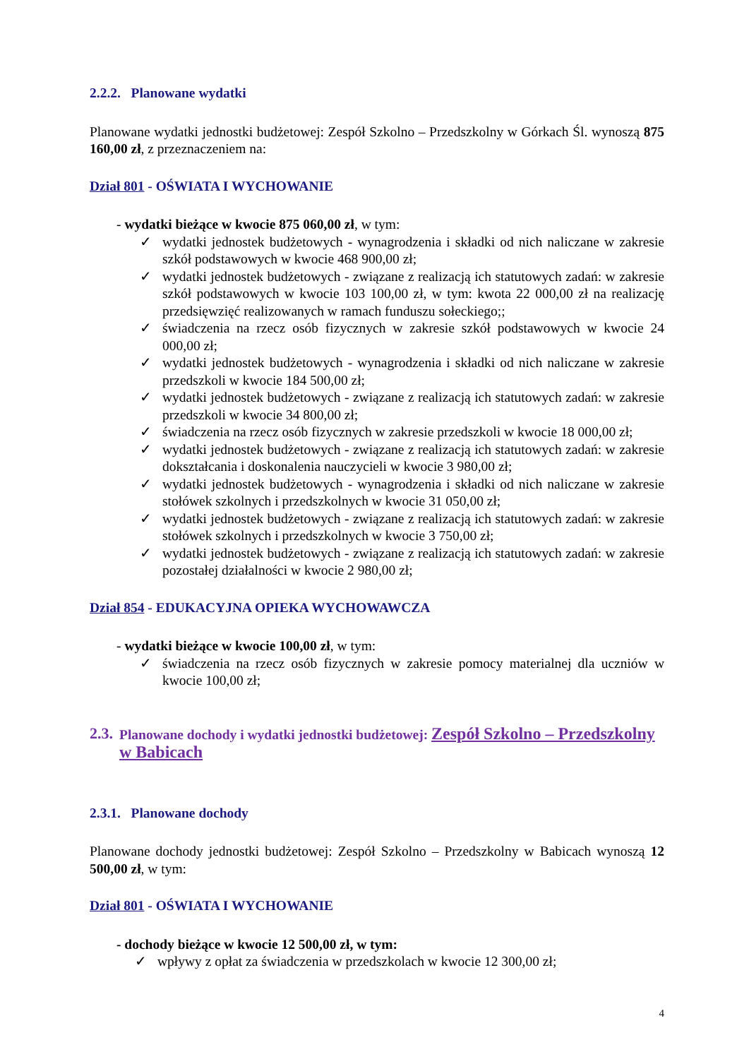2.2.2. Planowane wydatki
Planowane wydatki jednostki budżetowej: Zespół Szkolno – Przedszkolny w Górkach Śl. wynoszą 875 160,00 zł, z przeznaczeniem na:
Dział 801 - OŚWIATA I WYCHOWANIE
- wydatki bieżące w kwocie 875 060,00 zł, w tym:
✓ wydatki jednostek budżetowych - wynagrodzenia i składki od nich naliczane w zakresie szkół podstawowych w kwocie 468 900,00 zł;
✓ wydatki jednostek budżetowych - związane z realizacją ich statutowych zadań: w zakresie szkół podstawowych w kwocie 103 100,00 zł, w tym: kwota 22 000,00 zł na realizację przedsięwzięć realizowanych w ramach funduszu sołeckiego;;
✓ świadczenia na rzecz osób fizycznych w zakresie szkół podstawowych w kwocie 24 000,00 zł;
✓ wydatki jednostek budżetowych - wynagrodzenia i składki od nich naliczane w zakresie przedszkoli w kwocie 184 500,00 zł;
✓ wydatki jednostek budżetowych - związane z realizacją ich statutowych zadań: w zakresie przedszkoli w kwocie 34 800,00 zł;
✓ świadczenia na rzecz osób fizycznych w zakresie przedszkoli w kwocie 18 000,00 zł;
✓ wydatki jednostek budżetowych - związane z realizacją ich statutowych zadań: w zakresie dokształcania i doskonalenia nauczycieli w kwocie 3 980,00 zł;
✓ wydatki jednostek budżetowych - wynagrodzenia i składki od nich naliczane w zakresie stołówek szkolnych i przedszkolnych w kwocie 31 050,00 zł;
✓ wydatki jednostek budżetowych - związane z realizacją ich statutowych zadań: w zakresie stołówek szkolnych i przedszkolnych w kwocie 3 750,00 zł;
✓ wydatki jednostek budżetowych - związane z realizacją ich statutowych zadań: w zakresie pozostałej działalności w kwocie 2 980,00 zł;
Dział 854 - EDUKACYJNA OPIEKA WYCHOWAWCZA
- wydatki bieżące w kwocie 100,00 zł, w tym:
✓ świadczenia na rzecz osób fizycznych w zakresie pomocy materialnej dla uczniów w kwocie 100,00 zł;
2.3. Planowane dochody i wydatki jednostki budżetowej: Zespół Szkolno – Przedszkolny w Babicach
2.3.1. Planowane dochody
Planowane dochody jednostki budżetowej: Zespół Szkolno – Przedszkolny w Babicach wynoszą 12 500,00 zł, w tym:
Dział 801 - OŚWIATA I WYCHOWANIE
- dochody bieżące w kwocie 12 500,00 zł, w tym:
✓ wpływy z opłat za świadczenia w przedszkolach w kwocie 12 300,00 zł;
4